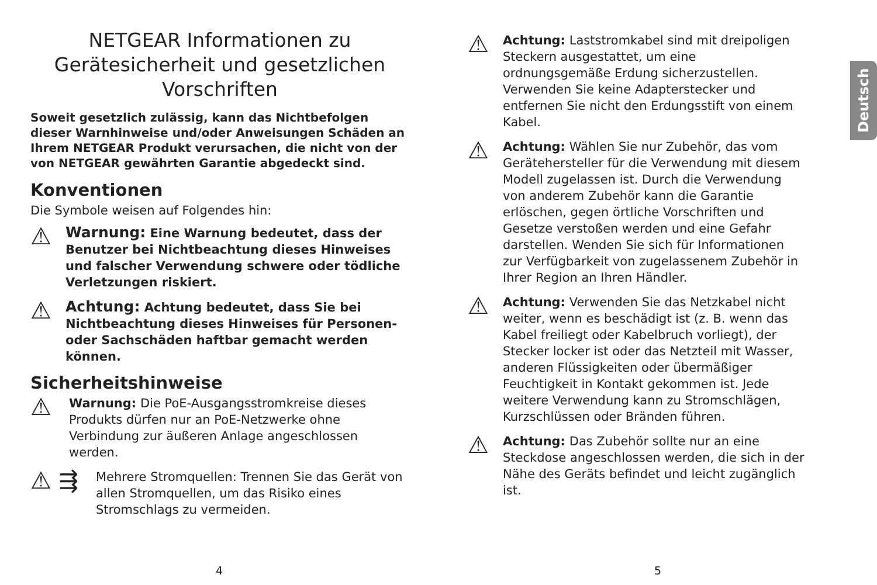NETGEAR Informationen zu Gerätesicherheit und gesetzlichen Vorschriften
Soweit gesetzlich zulässig, kann das Nichtbefolgen dieser Warnhinweise und/oder Anweisungen Schäden an Ihrem NETGEAR Produkt verursachen, die nicht von der von NETGEAR gewährten Garantie abgedeckt sind.
Konventionen
Die Symbole weisen auf Folgendes hin:
⚠
Warnung: Eine Warnung bedeutet, dass der Benutzer bei Nichtbeachtung dieses Hinweises und falscher Verwendung schwere oder tödliche Verletzungen riskiert.
⚠
Achtung: Achtung bedeutet, dass Sie bei Nichtbeachtung dieses Hinweises für Personen- oder Sachschäden haftbar gemacht werden können.
Sicherheitshinweise
⚠
Warnung: Die PoE-Ausgangsstromkreise dieses Produkts dürfen nur an PoE-Netzwerke ohne Verbindung zur äußeren Anlage angeschlossen werden.
⚠ ⇶
Mehrere Stromquellen: Trennen Sie das Gerät von allen Stromquellen, um das Risiko eines Stromschlags zu vermeiden.
⚠
Achtung: Laststromkabel sind mit dreipoligen Steckern ausgestattet, um eine ordnungsgemäße Erdung sicherzustellen. Verwenden Sie keine Adapterstecker und entfernen Sie nicht den Erdungsstift von einem Kabel.
⚠
Achtung: Wählen Sie nur Zubehör, das vom Gerätehersteller für die Verwendung mit diesem Modell zugelassen ist. Durch die Verwendung von anderem Zubehör kann die Garantie erlöschen, gegen örtliche Vorschriften und Gesetze verstoßen werden und eine Gefahr darstellen. Wenden Sie sich für Informationen zur Verfügbarkeit von zugelassenem Zubehör in Ihrer Region an Ihren Händler.
⚠
Achtung: Verwenden Sie das Netzkabel nicht weiter, wenn es beschädigt ist (z. B. wenn das Kabel freiliegt oder Kabelbruch vorliegt), der Stecker locker ist oder das Netzteil mit Wasser, anderen Flüssigkeiten oder übermäßiger Feuchtigkeit in Kontakt gekommen ist. Jede weitere Verwendung kann zu Stromschlägen, Kurzschlüssen oder Bränden führen.
⚠
Achtung: Das Zubehör sollte nur an eine Steckdose angeschlossen werden, die sich in der Nähe des Geräts befindet und leicht zugänglich ist.
Deutsch
4 5